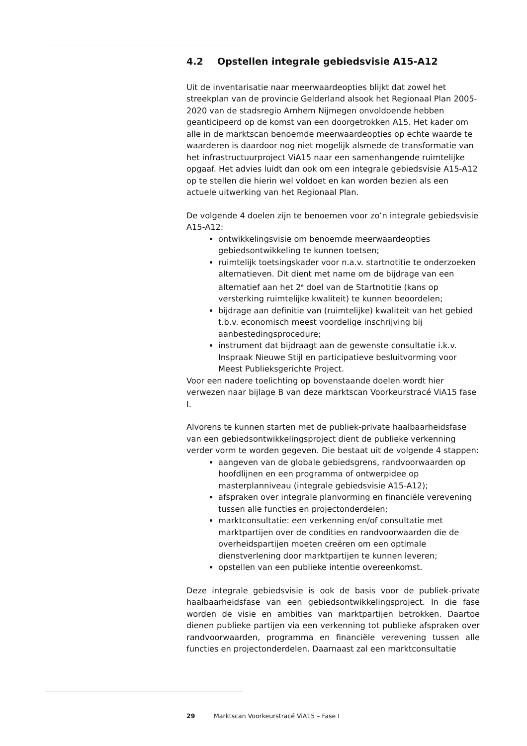4.2 Opstellen integrale gebiedsvisie A15-A12
Uit de inventarisatie naar meerwaardeopties blijkt dat zowel het streekplan van de provincie Gelderland alsook het Regionaal Plan 2005-2020 van de stadsregio Arnhem Nijmegen onvoldoende hebben geanticipeerd op de komst van een doorgetrokken A15. Het kader om alle in de marktscan benoemde meerwaardeopties op echte waarde te waarderen is daardoor nog niet mogelijk alsmede de transformatie van het infrastructuurproject ViA15 naar een samenhangende ruimtelijke opgaaf. Het advies luidt dan ook om een integrale gebiedsvisie A15-A12 op te stellen die hierin wel voldoet en kan worden bezien als een actuele uitwerking van het Regionaal Plan.
De volgende 4 doelen zijn te benoemen voor zo’n integrale gebiedsvisie A15-A12:
ontwikkelingsvisie om benoemde meerwaardeopties gebiedsontwikkeling te kunnen toetsen;
ruimtelijk toetsingskader voor n.a.v. startnotitie te onderzoeken alternatieven. Dit dient met name om de bijdrage van een alternatief aan het 2<sup>e</sup> doel van de Startnotitie (kans op versterking ruimtelijke kwaliteit) te kunnen beoordelen;
bijdrage aan definitie van (ruimtelijke) kwaliteit van het gebied t.b.v. economisch meest voordelige inschrijving bij aanbestedingsprocedure;
instrument dat bijdraagt aan de gewenste consultatie i.k.v. Inspraak Nieuwe Stijl en participatieve besluitvorming voor Meest Publieksgerichte Project.
Voor een nadere toelichting op bovenstaande doelen wordt hier verwezen naar bijlage B van deze marktscan Voorkeurstracé ViA15 fase I.
Alvorens te kunnen starten met de publiek-private haalbaarheidsfase van een gebiedsontwikkelingsproject dient de publieke verkenning verder vorm te worden gegeven. Die bestaat uit de volgende 4 stappen:
aangeven van de globale gebiedsgrens, randvoorwaarden op hoofdlijnen en een programma of ontwerpidee op masterplanniveau (integrale gebiedsvisie A15-A12);
afspraken over integrale planvorming en financiële verevening tussen alle functies en projectonderdelen;
marktconsultatie: een verkenning en/of consultatie met marktpartijen over de condities en randvoorwaarden die de overheidspartijen moeten creëren om een optimale dienstverlening door marktpartijen te kunnen leveren;
opstellen van een publieke intentie overeenkomst.
Deze integrale gebiedsvisie is ook de basis voor de publiek-private haalbaarheidsfase van een gebiedsontwikkelingsproject. In die fase worden de visie en ambities van marktpartijen betrokken. Daartoe dienen publieke partijen via een verkenning tot publieke afspraken over randvoorwaarden, programma en financiële verevening tussen alle functies en projectonderdelen. Daarnaast zal een marktconsultatie
29 Marktscan Voorkeurstracé ViA15 – Fase I